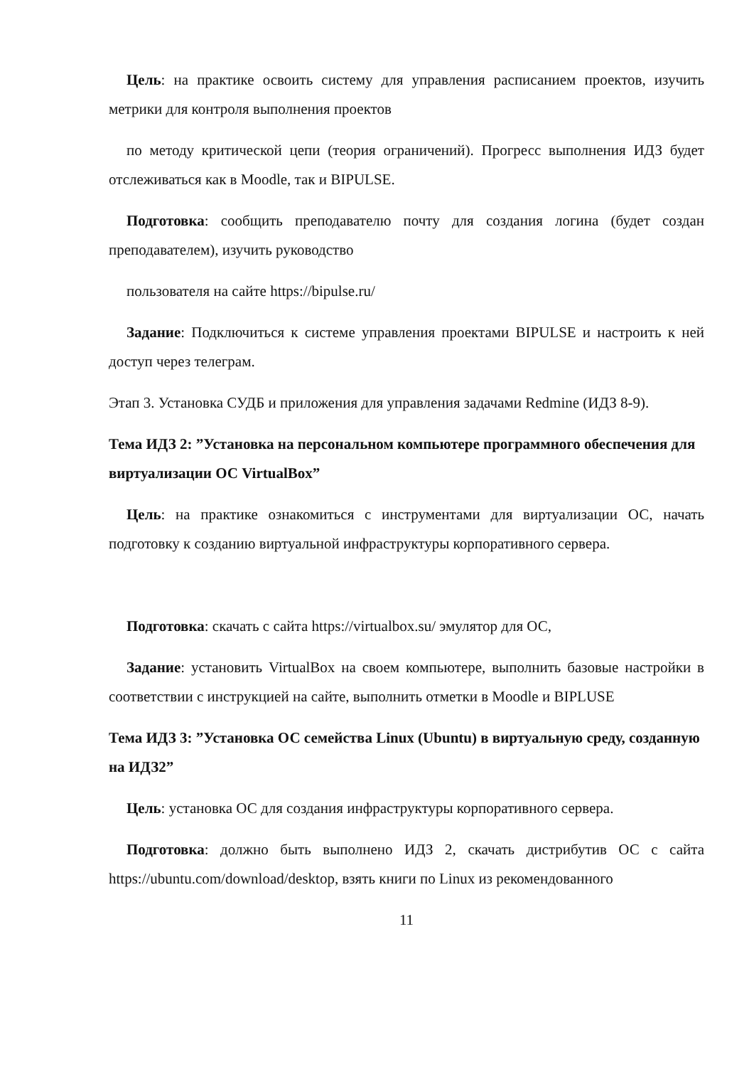Цель: на практике освоить систему для управления расписанием проектов, изучить метрики для контроля выполнения проектов
по методу критической цепи (теория ограничений). Прогресс выполнения ИДЗ будет отслеживаться как в Moodle, так и BIPULSE.
Подготовка: сообщить преподавателю почту для создания логина (будет создан преподавателем), изучить руководство
пользователя на сайте https://bipulse.ru/
Задание: Подключиться к системе управления проектами BIPULSE и настроить к ней доступ через телеграм.
Этап 3. Установка СУДБ и приложения для управления задачами Redmine (ИДЗ 8-9).
Тема ИДЗ 2: ”Установка на персональном компьютере программного обеспечения для виртуализации ОС VirtualBox”
Цель: на практике ознакомиться с инструментами для виртуализации ОС, начать подготовку к созданию виртуальной инфраструктуры корпоративного сервера.
Подготовка: скачать с сайта https://virtualbox.su/ эмулятор для ОС,
Задание: установить VirtualBox на своем компьютере, выполнить базовые настройки в соответствии с инструкцией на сайте, выполнить отметки в Moodle и BIPLUSE
Тема ИДЗ 3: ”Установка ОС семейства Linux (Ubuntu) в виртуальную среду, созданную на ИДЗ2”
Цель: установка ОС для создания инфраструктуры корпоративного сервера.
Подготовка: должно быть выполнено ИДЗ 2, скачать дистрибутив ОС с сайта https://ubuntu.com/download/desktop, взять книги по Linux из рекомендованного
11